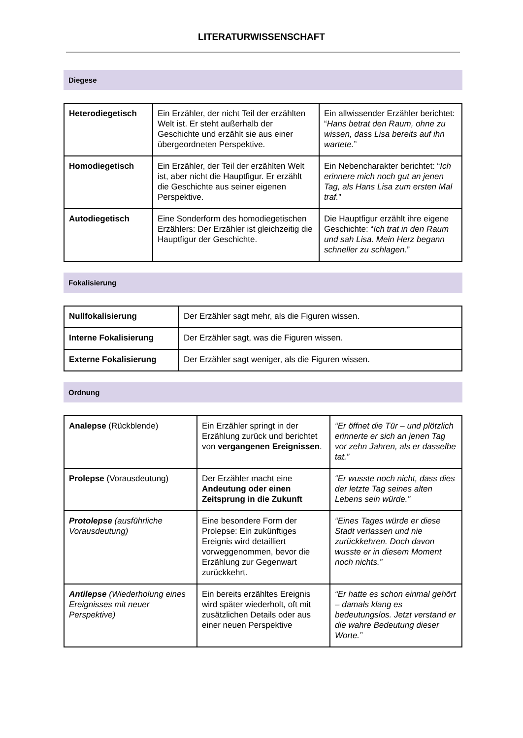LITERATURWISSENSCHAFT
Diegese
| Heterodiegetisch | Ein Erzähler, der nicht Teil der erzählten Welt ist. Er steht außerhalb der Geschichte und erzählt sie aus einer übergeordneten Perspektive. | Ein allwissender Erzähler berichtet: “ Hans betrat den Raum, ohne zu wissen, dass Lisa bereits auf ihn wartete. ” |
| Homodiegetisch | Ein Erzähler, der Teil der erzählten Welt ist, aber nicht die Hauptfigur. Er erzählt die Geschichte aus seiner eigenen Perspektive. | Ein Nebencharakter berichtet: “ Ich erinnere mich noch gut an jenen Tag, als Hans Lisa zum ersten Mal traf. ” |
| Autodiegetisch | Eine Sonderform des homodiegetischen Erzählers: Der Erzähler ist gleichzeitig die Hauptfigur der Geschichte. | Die Hauptfigur erzählt ihre eigene Geschichte: “ Ich trat in den Raum und sah Lisa. Mein Herz begann schneller zu schlagen. ” |
Fokalisierung
| Nullfokalisierung | Der Erzähler sagt mehr, als die Figuren wissen. |
| Interne Fokalisierung | Der Erzähler sagt, was die Figuren wissen. |
| Externe Fokalisierung | Der Erzähler sagt weniger, als die Figuren wissen. |
Ordnung
| Analepse (Rückblende) | Ein Erzähler springt in der Erzählung zurück und berichtet von vergangenen Ereignissen . | “Er öffnet die Tür – und plötzlich erinnerte er sich an jenen Tag vor zehn Jahren, als er dasselbe tat.” |
| Prolepse (Vorausdeutung) | Der Erzähler macht eine Andeutung oder einen Zeitsprung in die Zukunft | “Er wusste noch nicht, dass dies der letzte Tag seines alten Lebens sein würde.” |
| Protolepse (ausführliche Vorausdeutung) | Eine besondere Form der Prolepse: Ein zukünftiges Ereignis wird detailliert vorweggenommen, bevor die Erzählung zur Gegenwart zurückkehrt. | “Eines Tages würde er diese Stadt verlassen und nie zurückkehren. Doch davon wusste er in diesem Moment noch nichts.” |
| Antilepse (Wiederholung eines Ereignisses mit neuer Perspektive) | Ein bereits erzähltes Ereignis wird später wiederholt, oft mit zusätzlichen Details oder aus einer neuen Perspektive | “Er hatte es schon einmal gehört – damals klang es bedeutungslos. Jetzt verstand er die wahre Bedeutung dieser Worte.” |